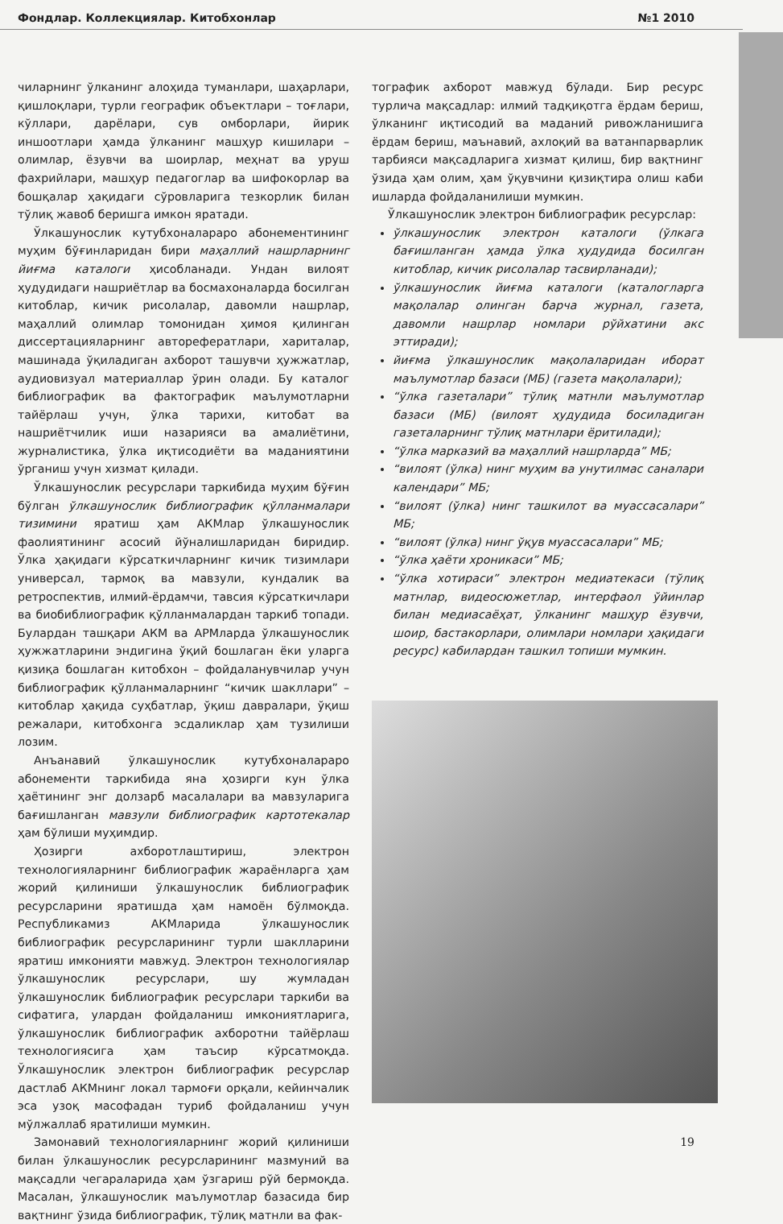Фондлар. Коллекциялар. Китобхонлар №1 2010
чиларнинг ўлканинг алоҳида туманлари, шаҳарлари, қишлоқлари, турли географик объектлари – тоғлари, кўллари, дарёлари, сув омборлари, йирик иншоотлари ҳамда ўлканинг машҳур кишилари – олимлар, ёзувчи ва шоирлар, меҳнат ва уруш фахрийлари, машҳур педагоглар ва шифокорлар ва бошқалар ҳақидаги сўровларига тезкорлик билан тўлиқ жавоб беришга имкон яратади.
Ўлкашунослик кутубхоналараро абонементининг муҳим бўғинларидан бири маҳаллий нашрларнинг йиғма каталоги ҳисобланади. Ундан вилоят ҳудудидаги нашриётлар ва босмахоналарда босилган китоблар, кичик рисолалар, давомли нашрлар, маҳаллий олимлар томонидан ҳимоя қилинган диссертацияларнинг авторефератлари, хариталар, машинада ўқиладиган ахборот ташувчи ҳужжатлар, аудиовизуал материаллар ўрин олади. Бу каталог библиографик ва фактографик маълумотларни тайёрлаш учун, ўлка тарихи, китобат ва нашриётчилик иши назарияси ва амалиётини, журналистика, ўлка иқтисодиёти ва маданиятини ўрганиш учун хизмат қилади.
Ўлкашунослик ресурслари таркибида муҳим бўғин бўлган ўлкашунослик библиографик қўлланмалари тизимини яратиш ҳам АКМлар ўлкашунослик фаолиятининг асосий йўналишларидан биридир. Ўлка ҳақидаги кўрсаткичларнинг кичик тизимлари универсал, тармоқ ва мавзули, кундалик ва ретроспектив, илмий-ёрдамчи, тавсия кўрсаткичлари ва биобиблиографик қўлланмалардан таркиб топади. Булардан ташқари АКМ ва АРМларда ўлкашунослик ҳужжатларини эндигина ўқий бошлаган ёки уларга қизиқа бошлаган китобхон – фойдаланувчилар учун библиографик қўлланмаларнинг “кичик шакллари” – китоблар ҳақида суҳбатлар, ўқиш давралари, ўқиш режалари, китобхонга эсдаликлар ҳам тузилиши лозим.
Анъанавий ўлкашунослик кутубхоналараро абонементи таркибида яна ҳозирги кун ўлка ҳаётининг энг долзарб масалалари ва мавзуларига бағишланган мавзули библиографик картотекалар ҳам бўлиши муҳимдир.
Ҳозирги ахборотлаштириш, электрон технологияларнинг библиографик жараёнларга ҳам жорий қилиниши ўлкашунослик библиографик ресурсларини яратишда ҳам намоён бўлмоқда. Республикамиз АКМларида ўлкашунослик библиографик ресурсларининг турли шаклларини яратиш имконияти мавжуд. Электрон технологиялар ўлкашунослик ресурслари, шу жумладан ўлкашунослик библиографик ресурслари таркиби ва сифатига, улардан фойдаланиш имкониятларига, ўлкашунослик библиографик ахборотни тайёрлаш технологиясига ҳам таъсир кўрсатмоқда. Ўлкашунослик электрон библиографик ресурслар дастлаб АКМнинг локал тармоғи орқали, кейинчалик эса узоқ масофадан туриб фойдаланиш учун мўлжаллаб яратилиши мумкин.
Замонавий технологияларнинг жорий қилиниши билан ўлкашунослик ресурсларининг мазмуний ва мақсадли чегараларида ҳам ўзгариш рўй бермоқда. Масалан, ўлкашунослик маълумотлар базасида бир вақтнинг ўзида библиографик, тўлиқ матнли ва фак-
тографик ахборот мавжуд бўлади. Бир ресурс турлича мақсадлар: илмий тадқиқотга ёрдам бериш, ўлканинг иқтисодий ва маданий ривожланишига ёрдам бериш, маънавий, ахлоқий ва ватанпарварлик тарбияси мақсадларига хизмат қилиш, бир вақтнинг ўзида ҳам олим, ҳам ўқувчини қизиқтира олиш каби ишларда фойдаланилиши мумкин.
Ўлкашунослик электрон библиографик ресурслар:
ўлкашунослик электрон каталоги (ўлкага бағишланган ҳамда ўлка ҳудудида босилган китоблар, кичик рисолалар тасвирланади);
ўлкашунослик йиғма каталоги (каталогларга мақолалар олинган барча журнал, газета, давомли нашрлар номлари рўйхатини акс эттиради);
йиғма ўлкашунослик мақолаларидан иборат маълумотлар базаси (МБ) (газета мақолалари);
“ўлка газеталари” тўлиқ матнли маълумотлар базаси (МБ) (вилоят ҳудудида босиладиган газеталарнинг тўлиқ матнлари ёритилади);
“ўлка марказий ва маҳаллий нашрларда” МБ;
“вилоят (ўлка) нинг муҳим ва унутилмас саналари календари” МБ;
“вилоят (ўлка) нинг ташкилот ва муассасалари” МБ;
“вилоят (ўлка) нинг ўқув муассасалари” МБ;
“ўлка ҳаёти хроникаси” МБ;
“ўлка хотираси” электрон медиатекаси (тўлиқ матнлар, видеосюжетлар, интерфаол ўйинлар билан медиасаёҳат, ўлканинг машҳур ёзувчи, шоир, бастакорлари, олимлари номлари ҳақидаги ресурс) кабилардан ташкил топиши мумкин.
19